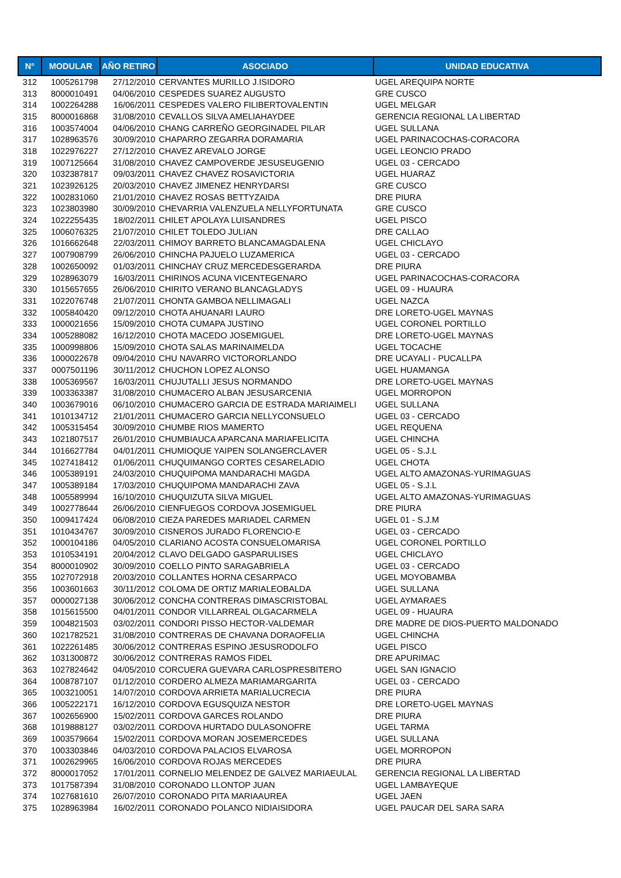| N° | MODULAR | AÑO RETIRO | ASOCIADO | UNIDAD EDUCATIVA |
| --- | --- | --- | --- | --- |
| 312 | 1005261798 | 27/12/2010 | CERVANTES MURILLO J.ISIDORO | UGEL AREQUIPA NORTE |
| 313 | 8000010491 | 04/06/2010 | CESPEDES SUAREZ AUGUSTO | GRE CUSCO |
| 314 | 1002264288 | 16/06/2011 | CESPEDES VALERO FILIBERTOVALENTIN | UGEL MELGAR |
| 315 | 8000016868 | 31/08/2010 | CEVALLOS SILVA AMELIAHAYDEE | GERENCIA REGIONAL LA LIBERTAD |
| 316 | 1003574004 | 04/06/2010 | CHANG CARREÑO GEORGINADEL PILAR | UGEL SULLANA |
| 317 | 1028963576 | 30/09/2010 | CHAPARRO ZEGARRA DORAMARIA | UGEL PARINACOCHAS-CORACORA |
| 318 | 1022976227 | 27/12/2010 | CHAVEZ AREVALO JORGE | UGEL LEONCIO PRADO |
| 319 | 1007125664 | 31/08/2010 | CHAVEZ CAMPOVERDE JESUSEUGENIO | UGEL 03 - CERCADO |
| 320 | 1032387817 | 09/03/2011 | CHAVEZ CHAVEZ ROSAVICTORIA | UGEL HUARAZ |
| 321 | 1023926125 | 20/03/2010 | CHAVEZ JIMENEZ HENRYDARSI | GRE CUSCO |
| 322 | 1002831060 | 21/01/2010 | CHAVEZ ROSAS BETTYZAIDA | DRE PIURA |
| 323 | 1023803980 | 30/09/2010 | CHEVARRIA VALENZUELA NELLYFORTUNATA | GRE CUSCO |
| 324 | 1022255435 | 18/02/2011 | CHILET APOLAYA LUISANDRES | UGEL PISCO |
| 325 | 1006076325 | 21/07/2010 | CHILET TOLEDO JULIAN | DRE CALLAO |
| 326 | 1016662648 | 22/03/2011 | CHIMOY BARRETO BLANCAMAGDALENA | UGEL CHICLAYO |
| 327 | 1007908799 | 26/06/2010 | CHINCHA PAJUELO LUZAMERICA | UGEL 03 - CERCADO |
| 328 | 1002650092 | 01/03/2011 | CHINCHAY CRUZ MERCEDESGERARDA | DRE PIURA |
| 329 | 1028963079 | 16/03/2011 | CHIRINOS ACUNA VICENTEGENARO | UGEL PARINACOCHAS-CORACORA |
| 330 | 1015657655 | 26/06/2010 | CHIRITO VERANO BLANCAGLADYS | UGEL 09 - HUAURA |
| 331 | 1022076748 | 21/07/2011 | CHONTA GAMBOA NELLIMAGALI | UGEL NAZCA |
| 332 | 1005840420 | 09/12/2010 | CHOTA AHUANARI LAURO | DRE LORETO-UGEL MAYNAS |
| 333 | 1000021656 | 15/09/2010 | CHOTA CUMAPA JUSTINO | UGEL CORONEL PORTILLO |
| 334 | 1005288082 | 16/12/2010 | CHOTA MACEDO JOSEMIGUEL | DRE LORETO-UGEL MAYNAS |
| 335 | 1000998806 | 15/09/2010 | CHOTA SALAS MARINAIMELDA | UGEL TOCACHE |
| 336 | 1000022678 | 09/04/2010 | CHU NAVARRO VICTORORLANDO | DRE UCAYALI - PUCALLPA |
| 337 | 0007501196 | 30/11/2012 | CHUCHON LOPEZ ALONSO | UGEL HUAMANGA |
| 338 | 1005369567 | 16/03/2011 | CHUJUTALLI JESUS NORMANDO | DRE LORETO-UGEL MAYNAS |
| 339 | 1003363387 | 31/08/2010 | CHUMACERO ALBAN JESUSARCENIA | UGEL MORROPON |
| 340 | 1003679016 | 06/10/2010 | CHUMACERO GARCIA DE ESTRADA MARIAIMELI | UGEL SULLANA |
| 341 | 1010134712 | 21/01/2011 | CHUMACERO GARCIA NELLYCONSUELO | UGEL 03 - CERCADO |
| 342 | 1005315454 | 30/09/2010 | CHUMBE RIOS MAMERTO | UGEL REQUENA |
| 343 | 1021807517 | 26/01/2010 | CHUMBIAUCA APARCANA MARIAFELICITA | UGEL CHINCHA |
| 344 | 1016627784 | 04/01/2011 | CHUMIOQUE YAIPEN SOLANGERCLAVER | UGEL 05 - S.J.L |
| 345 | 1027418412 | 01/06/2011 | CHUQUIMANGO CORTES CESARELADIO | UGEL CHOTA |
| 346 | 1005389191 | 24/03/2010 | CHUQUIPOMA MANDARACHI MAGDA | UGEL ALTO AMAZONAS-YURIMAGUAS |
| 347 | 1005389184 | 17/03/2010 | CHUQUIPOMA MANDARACHI ZAVA | UGEL 05 - S.J.L |
| 348 | 1005589994 | 16/10/2010 | CHUQUIZUTA SILVA MIGUEL | UGEL ALTO AMAZONAS-YURIMAGUAS |
| 349 | 1002778644 | 26/06/2010 | CIENFUEGOS CORDOVA JOSEMIGUEL | DRE PIURA |
| 350 | 1009417424 | 06/08/2010 | CIEZA PAREDES MARIADEL CARMEN | UGEL 01 - S.J.M |
| 351 | 1010434767 | 30/09/2010 | CISNEROS JURADO FLORENCIO-E | UGEL 03 - CERCADO |
| 352 | 1000104186 | 04/05/2010 | CLARIANO ACOSTA CONSUELOMARISA | UGEL CORONEL PORTILLO |
| 353 | 1010534191 | 20/04/2012 | CLAVO DELGADO GASPARULISES | UGEL CHICLAYO |
| 354 | 8000010902 | 30/09/2010 | COELLO PINTO SARAGABRIELA | UGEL 03 - CERCADO |
| 355 | 1027072918 | 20/03/2010 | COLLANTES HORNA CESARPACO | UGEL MOYOBAMBA |
| 356 | 1003601663 | 30/11/2012 | COLOMA DE ORTIZ MARIALEOBALDA | UGEL SULLANA |
| 357 | 0000027138 | 30/06/2012 | CONCHA CONTRERAS DIMASCRISTOBAL | UGEL AYMARAES |
| 358 | 1015615500 | 04/01/2011 | CONDOR VILLARREAL OLGACARMELA | UGEL 09 - HUAURA |
| 359 | 1004821503 | 03/02/2011 | CONDORI PISSO HECTOR-VALDEMAR | DRE MADRE DE DIOS-PUERTO MALDONADO |
| 360 | 1021782521 | 31/08/2010 | CONTRERAS DE CHAVANA DORAOFELIA | UGEL CHINCHA |
| 361 | 1022261485 | 30/06/2012 | CONTRERAS ESPINO JESUSRODOLFO | UGEL PISCO |
| 362 | 1031300872 | 30/06/2012 | CONTRERAS RAMOS FIDEL | DRE APURIMAC |
| 363 | 1027824642 | 04/05/2010 | CORCUERA GUEVARA CARLOSPRESBITERO | UGEL SAN IGNACIO |
| 364 | 1008787107 | 01/12/2010 | CORDERO ALMEZA MARIAMARGARITA | UGEL 03 - CERCADO |
| 365 | 1003210051 | 14/07/2010 | CORDOVA ARRIETA MARIALUCRECIA | DRE PIURA |
| 366 | 1005222171 | 16/12/2010 | CORDOVA EGUSQUIZA NESTOR | DRE LORETO-UGEL MAYNAS |
| 367 | 1002656900 | 15/02/2011 | CORDOVA GARCES ROLANDO | DRE PIURA |
| 368 | 1019888127 | 03/02/2011 | CORDOVA HURTADO DULASONOFRE | UGEL TARMA |
| 369 | 1003579664 | 15/02/2011 | CORDOVA MORAN JOSEMERCEDES | UGEL SULLANA |
| 370 | 1003303846 | 04/03/2010 | CORDOVA PALACIOS ELVAROSA | UGEL MORROPON |
| 371 | 1002629965 | 16/06/2010 | CORDOVA ROJAS MERCEDES | DRE PIURA |
| 372 | 8000017052 | 17/01/2011 | CORNELIO MELENDEZ DE GALVEZ MARIAEULAL | GERENCIA REGIONAL LA LIBERTAD |
| 373 | 1017587394 | 31/08/2010 | CORONADO LLONTOP JUAN | UGEL LAMBAYEQUE |
| 374 | 1027681610 | 26/07/2010 | CORONADO PITA MARIAAUREA | UGEL JAEN |
| 375 | 1028963984 | 16/02/2011 | CORONADO POLANCO NIDIAISIDORA | UGEL PAUCAR DEL SARA SARA |